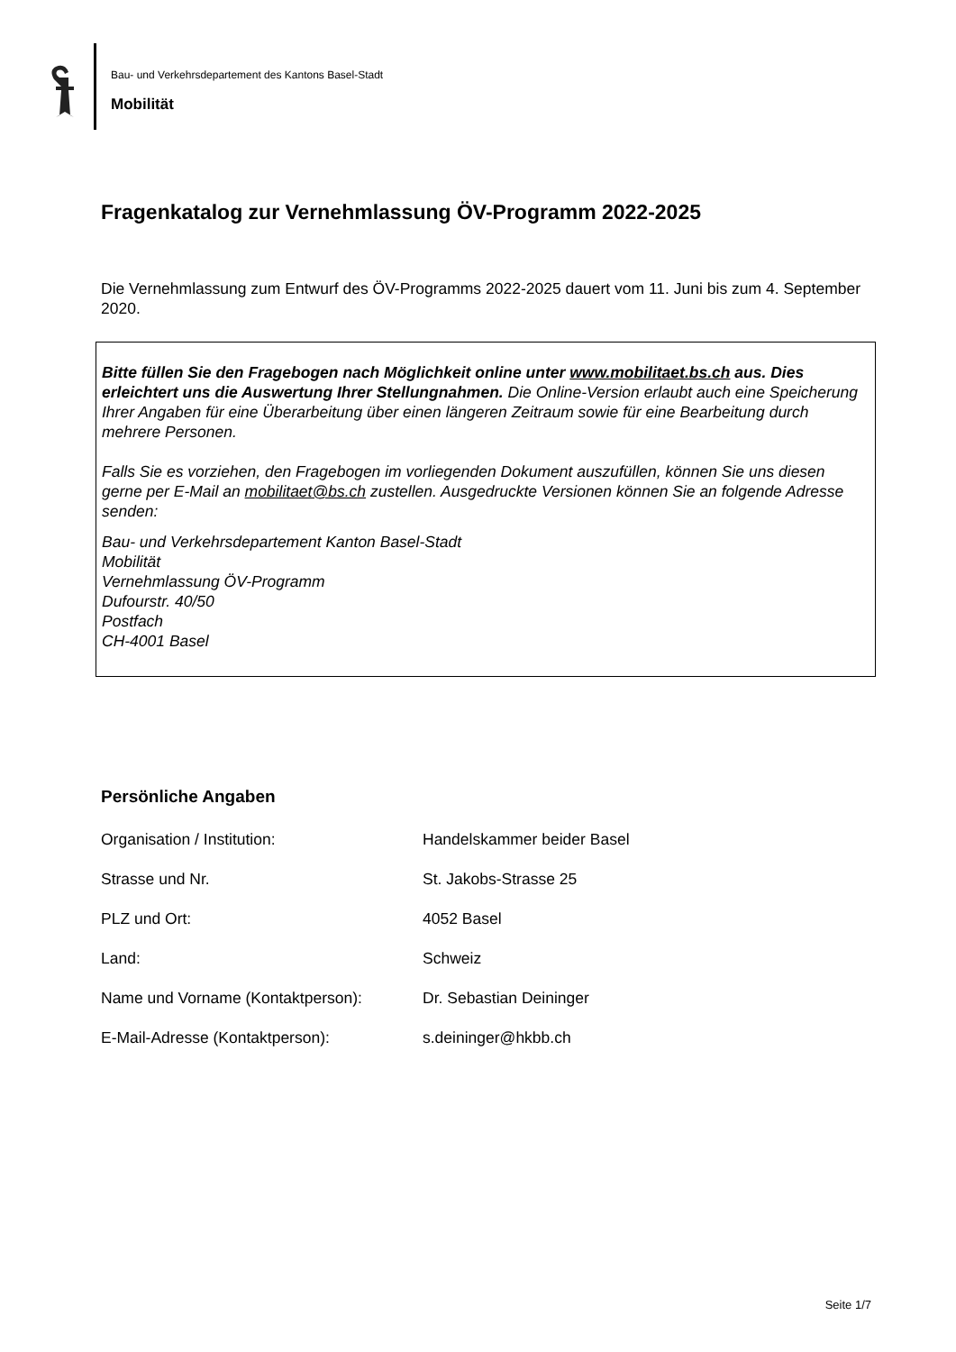Bau- und Verkehrsdepartement des Kantons Basel-Stadt
Mobilität
Fragenkatalog zur Vernehmlassung ÖV-Programm 2022-2025
Die Vernehmlassung zum Entwurf des ÖV-Programms 2022-2025 dauert vom 11. Juni bis zum 4. September 2020.
Bitte füllen Sie den Fragebogen nach Möglichkeit online unter www.mobilitaet.bs.ch aus. Dies erleichtert uns die Auswertung Ihrer Stellungnahmen. Die Online-Version erlaubt auch eine Speicherung Ihrer Angaben für eine Überarbeitung über einen längeren Zeitraum sowie für eine Bearbeitung durch mehrere Personen.
Falls Sie es vorziehen, den Fragebogen im vorliegenden Dokument auszufüllen, können Sie uns diesen gerne per E-Mail an mobilitaet@bs.ch zustellen. Ausgedruckte Versionen können Sie an folgende Adresse senden:
Bau- und Verkehrsdepartement Kanton Basel-Stadt
Mobilität
Vernehmlassung ÖV-Programm
Dufourstr. 40/50
Postfach
CH-4001 Basel
Persönliche Angaben
| Organisation / Institution: | Handelskammer beider Basel |
| Strasse und Nr. | St. Jakobs-Strasse 25 |
| PLZ und Ort: | 4052 Basel |
| Land: | Schweiz |
| Name und Vorname (Kontaktperson): | Dr. Sebastian Deininger |
| E-Mail-Adresse (Kontaktperson): | s.deininger@hkbb.ch |
Seite 1/7